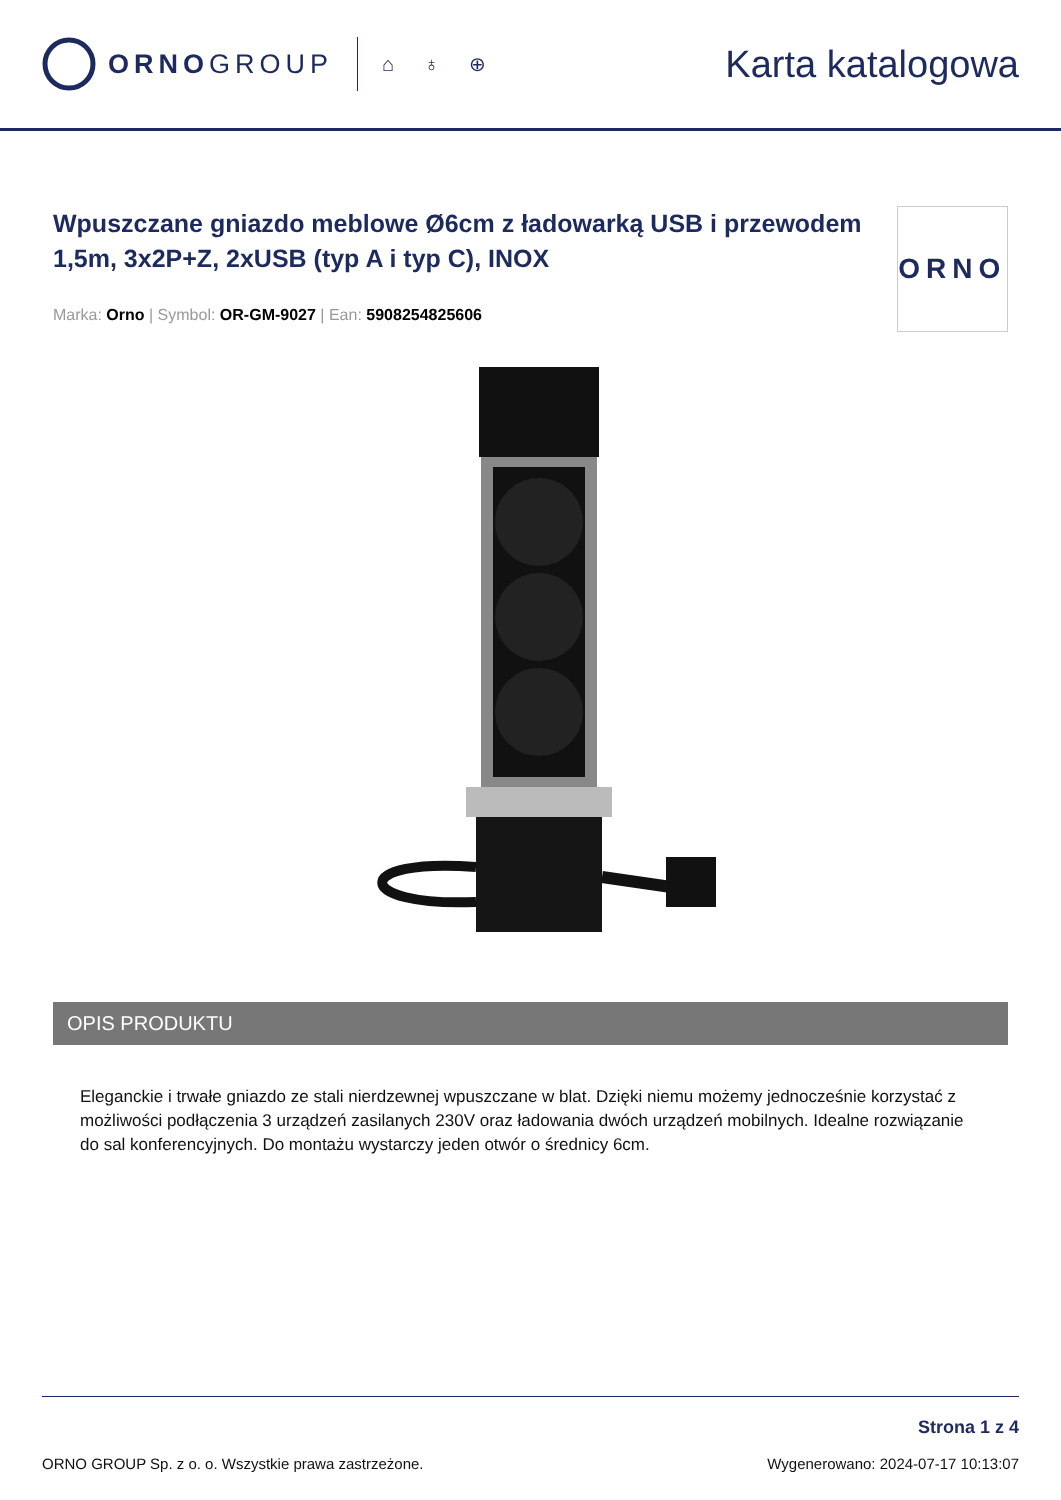ORNOGROUP
⌂ ♁ ⊕
Karta katalogowa
Wpuszczane gniazdo meblowe Ø6cm z ładowarką USB i przewodem 1,5m, 3x2P+Z, 2xUSB (typ A i typ C), INOX
Marka: Orno | Symbol: OR-GM-9027 | Ean: 5908254825606
ORNO
OPIS PRODUKTU
Eleganckie i trwałe gniazdo ze stali nierdzewnej wpuszczane w blat. Dzięki niemu możemy jednocześnie korzystać z możliwości podłączenia 3 urządzeń zasilanych 230V oraz ładowania dwóch urządzeń mobilnych. Idealne rozwiązanie do sal konferencyjnych. Do montażu wystarczy jeden otwór o średnicy 6cm.
ORNO GROUP Sp. z o. o. Wszystkie prawa zastrzeżone.
Strona 1 z 4
Wygenerowano: 2024-07-17 10:13:07